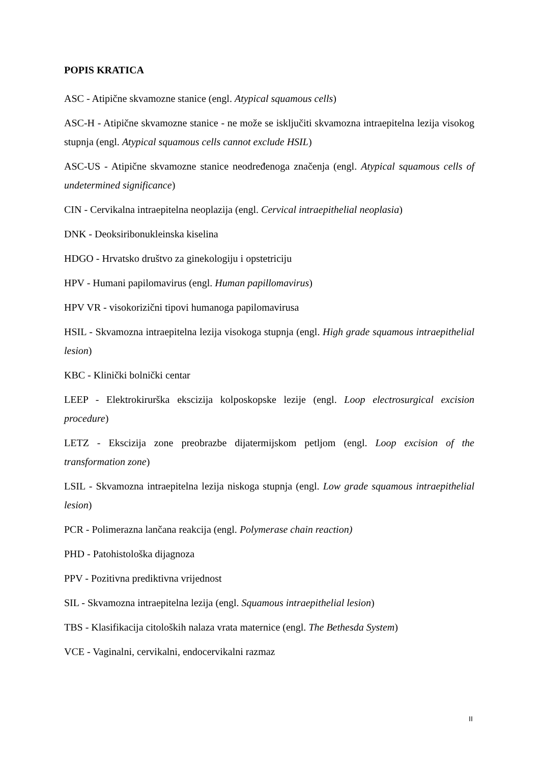POPIS KRATICA
ASC - Atipične skvamozne stanice (engl. Atypical squamous cells)
ASC-H - Atipične skvamozne stanice - ne može se isključiti skvamozna intraepitelna lezija visokog stupnja (engl. Atypical squamous cells cannot exclude HSIL)
ASC-US - Atipične skvamozne stanice neodređenoga značenja (engl. Atypical squamous cells of undetermined significance)
CIN - Cervikalna intraepitelna neoplazija (engl. Cervical intraepithelial neoplasia)
DNK - Deoksiribonukleinska kiselina
HDGO - Hrvatsko društvo za ginekologiju i opstetriciju
HPV - Humani papilomavirus (engl. Human papillomavirus)
HPV VR - visokorizični tipovi humanoga papilomavirusa
HSIL - Skvamozna intraepitelna lezija visokoga stupnja (engl. High grade squamous intraepithelial lesion)
KBC - Klinički bolnički centar
LEEP - Elektrokirurška ekscizija kolposkopske lezije (engl. Loop electrosurgical excision procedure)
LETZ - Ekscizija zone preobrazbe dijatermijskom petljom (engl. Loop excision of the transformation zone)
LSIL - Skvamozna intraepitelna lezija niskoga stupnja (engl. Low grade squamous intraepithelial lesion)
PCR - Polimerazna lančana reakcija (engl. Polymerase chain reaction)
PHD - Patohistološka dijagnoza
PPV - Pozitivna prediktivna vrijednost
SIL - Skvamozna intraepitelna lezija (engl. Squamous intraepithelial lesion)
TBS - Klasifikacija citoloških nalaza vrata maternice (engl. The Bethesda System)
VCE - Vaginalni, cervikalni, endocervikalni razmaz
II